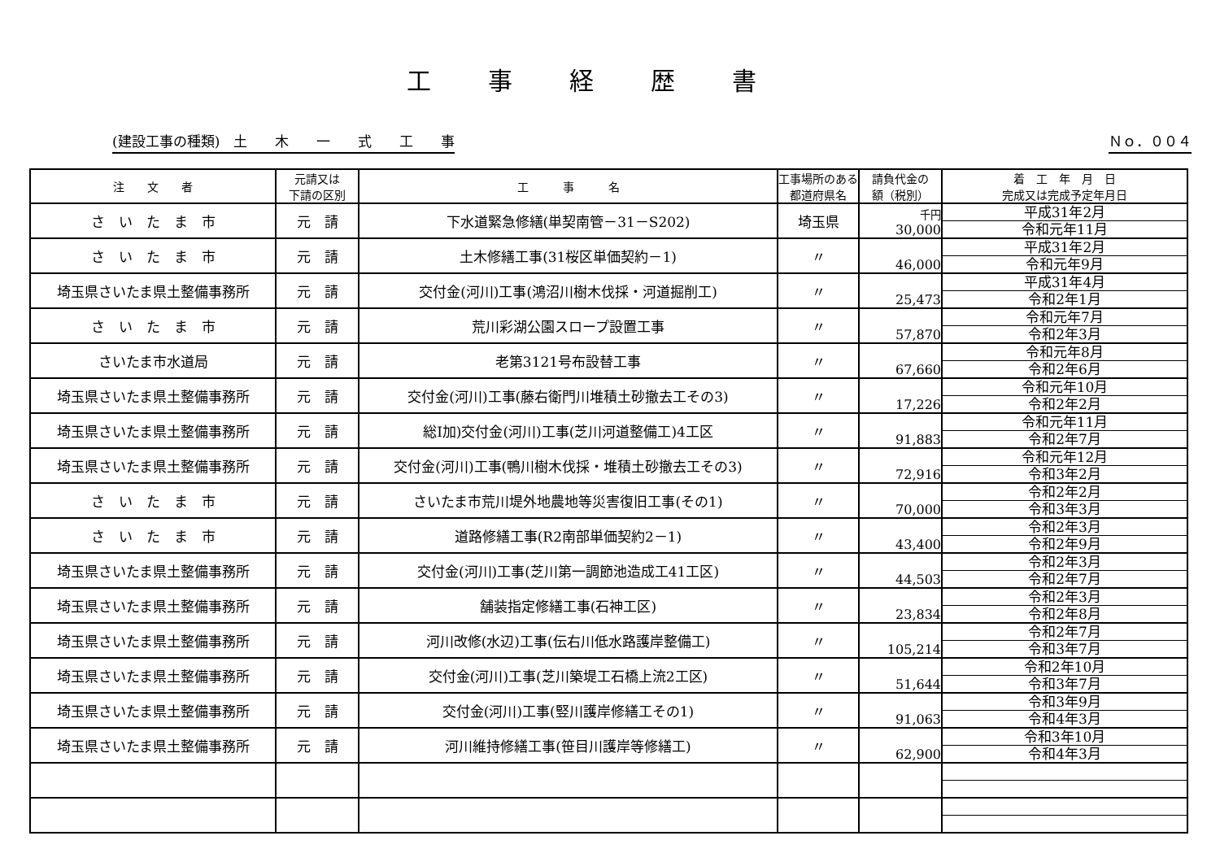工事経歴書
(建設工事の種類)　土　　木　　一　　式　　工　　事 Ｎｏ．００４
| 注 文 者 | 元請又は 下請の区別 | 工 事 名 | 工事場所のある都道府県名 | 請負代金の 額（税別） | 着 工 年 月 日 完成又は完成予定年月日 |
| --- | --- | --- | --- | --- | --- |
| さ い た ま 市 | 元 請 | 下水道緊急修繕(単契南管－31－S202) | 埼玉県 | 千円 30,000 | 平成31年2月 令和元年11月 |
| さ い た ま 市 | 元 請 | 土木修繕工事(31桜区単価契約－1) | 〃 | 46,000 | 平成31年2月 令和元年9月 |
| 埼玉県さいたま県土整備事務所 | 元 請 | 交付金(河川)工事(鴻沼川樹木伐採・河道掘削工) | 〃 | 25,473 | 平成31年4月 令和2年1月 |
| さ い た ま 市 | 元 請 | 荒川彩湖公園スロープ設置工事 | 〃 | 57,870 | 令和元年7月 令和2年3月 |
| さいたま市水道局 | 元 請 | 老第3121号布設替工事 | 〃 | 67,660 | 令和元年8月 令和2年6月 |
| 埼玉県さいたま県土整備事務所 | 元 請 | 交付金(河川)工事(藤右衛門川堆積土砂撤去工その3) | 〃 | 17,226 | 令和元年10月 令和2年2月 |
| 埼玉県さいたま県土整備事務所 | 元 請 | 総I加)交付金(河川)工事(芝川河道整備工)4工区 | 〃 | 91,883 | 令和元年11月 令和2年7月 |
| 埼玉県さいたま県土整備事務所 | 元 請 | 交付金(河川)工事(鴨川樹木伐採・堆積土砂撤去工その3) | 〃 | 72,916 | 令和元年12月 令和3年2月 |
| さ い た ま 市 | 元 請 | さいたま市荒川堤外地農地等災害復旧工事(その1) | 〃 | 70,000 | 令和2年2月 令和3年3月 |
| さ い た ま 市 | 元 請 | 道路修繕工事(R2南部単価契約2－1) | 〃 | 43,400 | 令和2年3月 令和2年9月 |
| 埼玉県さいたま県土整備事務所 | 元 請 | 交付金(河川)工事(芝川第一調節池造成工41工区) | 〃 | 44,503 | 令和2年3月 令和2年7月 |
| 埼玉県さいたま県土整備事務所 | 元 請 | 舗装指定修繕工事(石神工区) | 〃 | 23,834 | 令和2年3月 令和2年8月 |
| 埼玉県さいたま県土整備事務所 | 元 請 | 河川改修(水辺)工事(伝右川低水路護岸整備工) | 〃 | 105,214 | 令和2年7月 令和3年7月 |
| 埼玉県さいたま県土整備事務所 | 元 請 | 交付金(河川)工事(芝川築堤工石橋上流2工区) | 〃 | 51,644 | 令和2年10月 令和3年7月 |
| 埼玉県さいたま県土整備事務所 | 元 請 | 交付金(河川)工事(竪川護岸修繕工その1) | 〃 | 91,063 | 令和3年9月 令和4年3月 |
| 埼玉県さいたま県土整備事務所 | 元 請 | 河川維持修繕工事(笹目川護岸等修繕工) | 〃 | 62,900 | 令和3年10月 令和4年3月 |